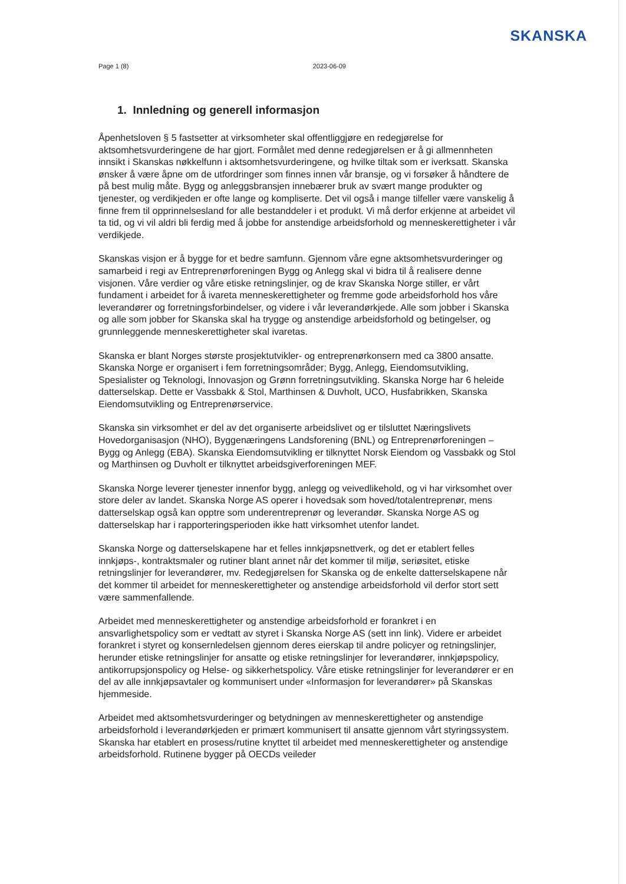SKANSKA
Page 1 (8) 2023-06-09
1. Innledning og generell informasjon
Åpenhetsloven § 5 fastsetter at virksomheter skal offentliggjøre en redegjørelse for aktsomhetsvurderingene de har gjort. Formålet med denne redegjørelsen er å gi allmennheten innsikt i Skanskas nøkkelfunn i aktsomhetsvurderingene, og hvilke tiltak som er iverksatt. Skanska ønsker å være åpne om de utfordringer som finnes innen vår bransje, og vi forsøker å håndtere de på best mulig måte. Bygg og anleggsbransjen innebærer bruk av svært mange produkter og tjenester, og verdikjeden er ofte lange og kompliserte. Det vil også i mange tilfeller være vanskelig å finne frem til opprinnelsesland for alle bestanddeler i et produkt. Vi må derfor erkjenne at arbeidet vil ta tid, og vi vil aldri bli ferdig med å jobbe for anstendige arbeidsforhold og menneskerettigheter i vår verdikjede.
Skanskas visjon er å bygge for et bedre samfunn. Gjennom våre egne aktsomhetsvurderinger og samarbeid i regi av Entreprenørforeningen Bygg og Anlegg skal vi bidra til å realisere denne visjonen. Våre verdier og våre etiske retningslinjer, og de krav Skanska Norge stiller, er vårt fundament i arbeidet for å ivareta menneskerettigheter og fremme gode arbeidsforhold hos våre leverandører og forretningsforbindelser, og videre i vår leverandørkjede. Alle som jobber i Skanska og alle som jobber for Skanska skal ha trygge og anstendige arbeidsforhold og betingelser, og grunnleggende menneskerettigheter skal ivaretas.
Skanska er blant Norges største prosjektutvikler- og entreprenørkonsern med ca 3800 ansatte. Skanska Norge er organisert i fem forretningsområder; Bygg, Anlegg, Eiendomsutvikling, Spesialister og Teknologi, Innovasjon og Grønn forretningsutvikling. Skanska Norge har 6 heleide datterselskap. Dette er Vassbakk & Stol, Marthinsen & Duvholt, UCO, Husfabrikken, Skanska Eiendomsutvikling og Entreprenørservice.
Skanska sin virksomhet er del av det organiserte arbeidslivet og er tilsluttet Næringslivets Hovedorganisasjon (NHO), Byggenæringens Landsforening (BNL) og Entreprenørforeningen – Bygg og Anlegg (EBA). Skanska Eiendomsutvikling er tilknyttet Norsk Eiendom og Vassbakk og Stol og Marthinsen og Duvholt er tilknyttet arbeidsgiverforeningen MEF.
Skanska Norge leverer tjenester innenfor bygg, anlegg og veivedlikehold, og vi har virksomhet over store deler av landet. Skanska Norge AS operer i hovedsak som hoved/totalentreprenør, mens datterselskap også kan opptre som underentreprenør og leverandør. Skanska Norge AS og datterselskap har i rapporteringsperioden ikke hatt virksomhet utenfor landet.
Skanska Norge og datterselskapene har et felles innkjøpsnettverk, og det er etablert felles innkjøps-, kontraktsmaler og rutiner blant annet når det kommer til miljø, seriøsitet, etiske retningslinjer for leverandører, mv. Redegjørelsen for Skanska og de enkelte datterselskapene når det kommer til arbeidet for menneskerettigheter og anstendige arbeidsforhold vil derfor stort sett være sammenfallende.
Arbeidet med menneskerettigheter og anstendige arbeidsforhold er forankret i en ansvarlighetspolicy som er vedtatt av styret i Skanska Norge AS (sett inn link). Videre er arbeidet forankret i styret og konsernledelsen gjennom deres eierskap til andre policyer og retningslinjer, herunder etiske retningslinjer for ansatte og etiske retningslinjer for leverandører, innkjøpspolicy, antikorrupsjonspolicy og Helse- og sikkerhetspolicy. Våre etiske retningslinjer for leverandører er en del av alle innkjøpsavtaler og kommunisert under «Informasjon for leverandører» på Skanskas hjemmeside.
Arbeidet med aktsomhetsvurderinger og betydningen av menneskerettigheter og anstendige arbeidsforhold i leverandørkjeden er primært kommunisert til ansatte gjennom vårt styringssystem. Skanska har etablert en prosess/rutine knyttet til arbeidet med menneskerettigheter og anstendige arbeidsforhold. Rutinene bygger på OECDs veileder